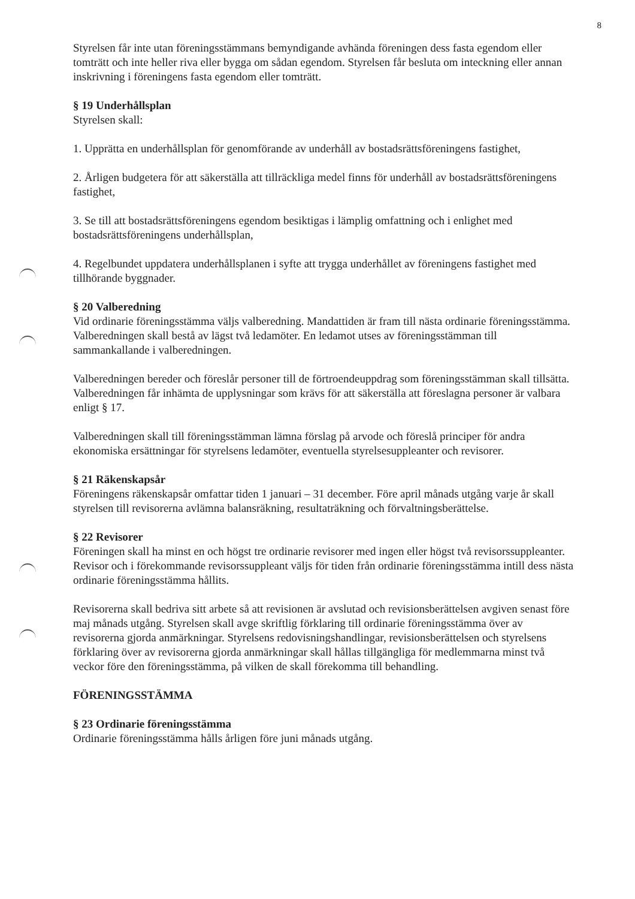8
Styrelsen får inte utan föreningsstämmans bemyndigande avhända föreningen dess fasta egendom eller tomträtt och inte heller riva eller bygga om sådan egendom. Styrelsen får besluta om inteckning eller annan inskrivning i föreningens fasta egendom eller tomträtt.
§ 19 Underhållsplan
Styrelsen skall:
1. Upprätta en underhållsplan för genomförande av underhåll av bostadsrättsföreningens fastighet,
2. Årligen budgetera för att säkerställa att tillräckliga medel finns för underhåll av bostadsrättsföreningens fastighet,
3. Se till att bostadsrättsföreningens egendom besiktigas i lämplig omfattning och i enlighet med bostadsrättsföreningens underhållsplan,
4. Regelbundet uppdatera underhållsplanen i syfte att trygga underhållet av föreningens fastighet med tillhörande byggnader.
§ 20 Valberedning
Vid ordinarie föreningsstämma väljs valberedning. Mandattiden är fram till nästa ordinarie föreningsstämma. Valberedningen skall bestå av lägst två ledamöter. En ledamot utses av föreningsstämman till sammankallande i valberedningen.
Valberedningen bereder och föreslår personer till de förtroendeuppdrag som föreningsstämman skall tillsätta. Valberedningen får inhämta de upplysningar som krävs för att säkerställa att föreslagna personer är valbara enligt § 17.
Valberedningen skall till föreningsstämman lämna förslag på arvode och föreslå principer för andra ekonomiska ersättningar för styrelsens ledamöter, eventuella styrelsesuppleanter och revisorer.
§ 21 Räkenskapsår
Föreningens räkenskapsår omfattar tiden 1 januari – 31 december. Före april månads utgång varje år skall styrelsen till revisorerna avlämna balansräkning, resultaträkning och förvaltningsberättelse.
§ 22 Revisorer
Föreningen skall ha minst en och högst tre ordinarie revisorer med ingen eller högst två revisorssuppleanter. Revisor och i förekommande revisorssuppleant väljs för tiden från ordinarie föreningsstämma intill dess nästa ordinarie föreningsstämma hållits.
Revisorerna skall bedriva sitt arbete så att revisionen är avslutad och revisionsberättelsen avgiven senast före maj månads utgång. Styrelsen skall avge skriftlig förklaring till ordinarie föreningsstämma över av revisorerna gjorda anmärkningar. Styrelsens redovisningshandlingar, revisionsberättelsen och styrelsens förklaring över av revisorerna gjorda anmärkningar skall hållas tillgängliga för medlemmarna minst två veckor före den föreningsstämma, på vilken de skall förekomma till behandling.
FÖRENINGSSTÄMMA
§ 23 Ordinarie föreningsstämma
Ordinarie föreningsstämma hålls årligen före juni månads utgång.